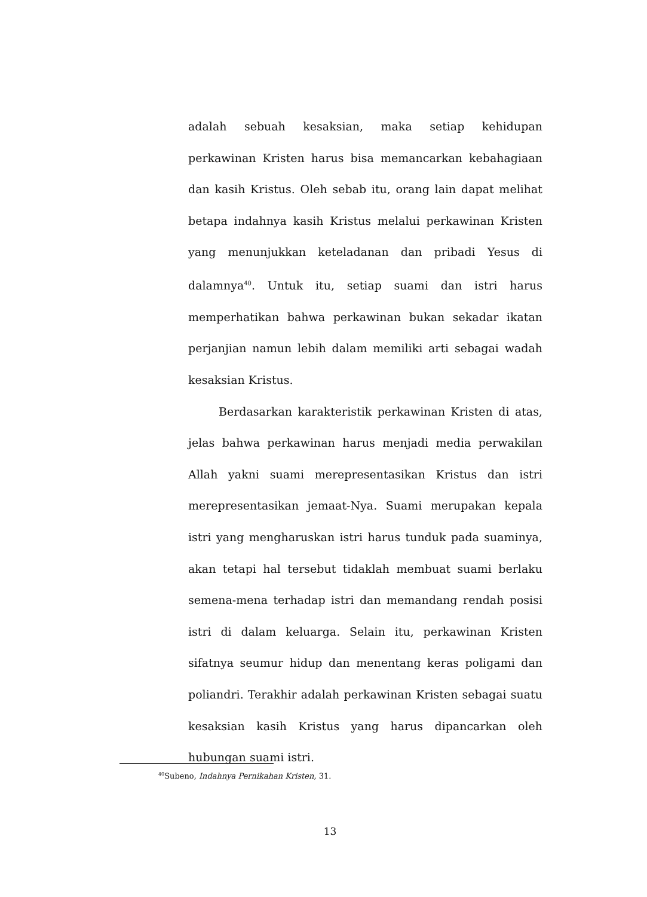adalah sebuah kesaksian, maka setiap kehidupan perkawinan Kristen harus bisa memancarkan kebahagiaan dan kasih Kristus. Oleh sebab itu, orang lain dapat melihat betapa indahnya kasih Kristus melalui perkawinan Kristen yang menunjukkan keteladanan dan pribadi Yesus di dalamnya<sup>40</sup>. Untuk itu, setiap suami dan istri harus memperhatikan bahwa perkawinan bukan sekadar ikatan perjanjian namun lebih dalam memiliki arti sebagai wadah kesaksian Kristus.
Berdasarkan karakteristik perkawinan Kristen di atas, jelas bahwa perkawinan harus menjadi media perwakilan Allah yakni suami merepresentasikan Kristus dan istri merepresentasikan jemaat-Nya. Suami merupakan kepala istri yang mengharuskan istri harus tunduk pada suaminya, akan tetapi hal tersebut tidaklah membuat suami berlaku semena-mena terhadap istri dan memandang rendah posisi istri di dalam keluarga. Selain itu, perkawinan Kristen sifatnya seumur hidup dan menentang keras poligami dan poliandri. Terakhir adalah perkawinan Kristen sebagai suatu kesaksian kasih Kristus yang harus dipancarkan oleh hubungan suami istri.
<sup>40</sup> Subeno, Indahnya Pernikahan Kristen, 31.
13